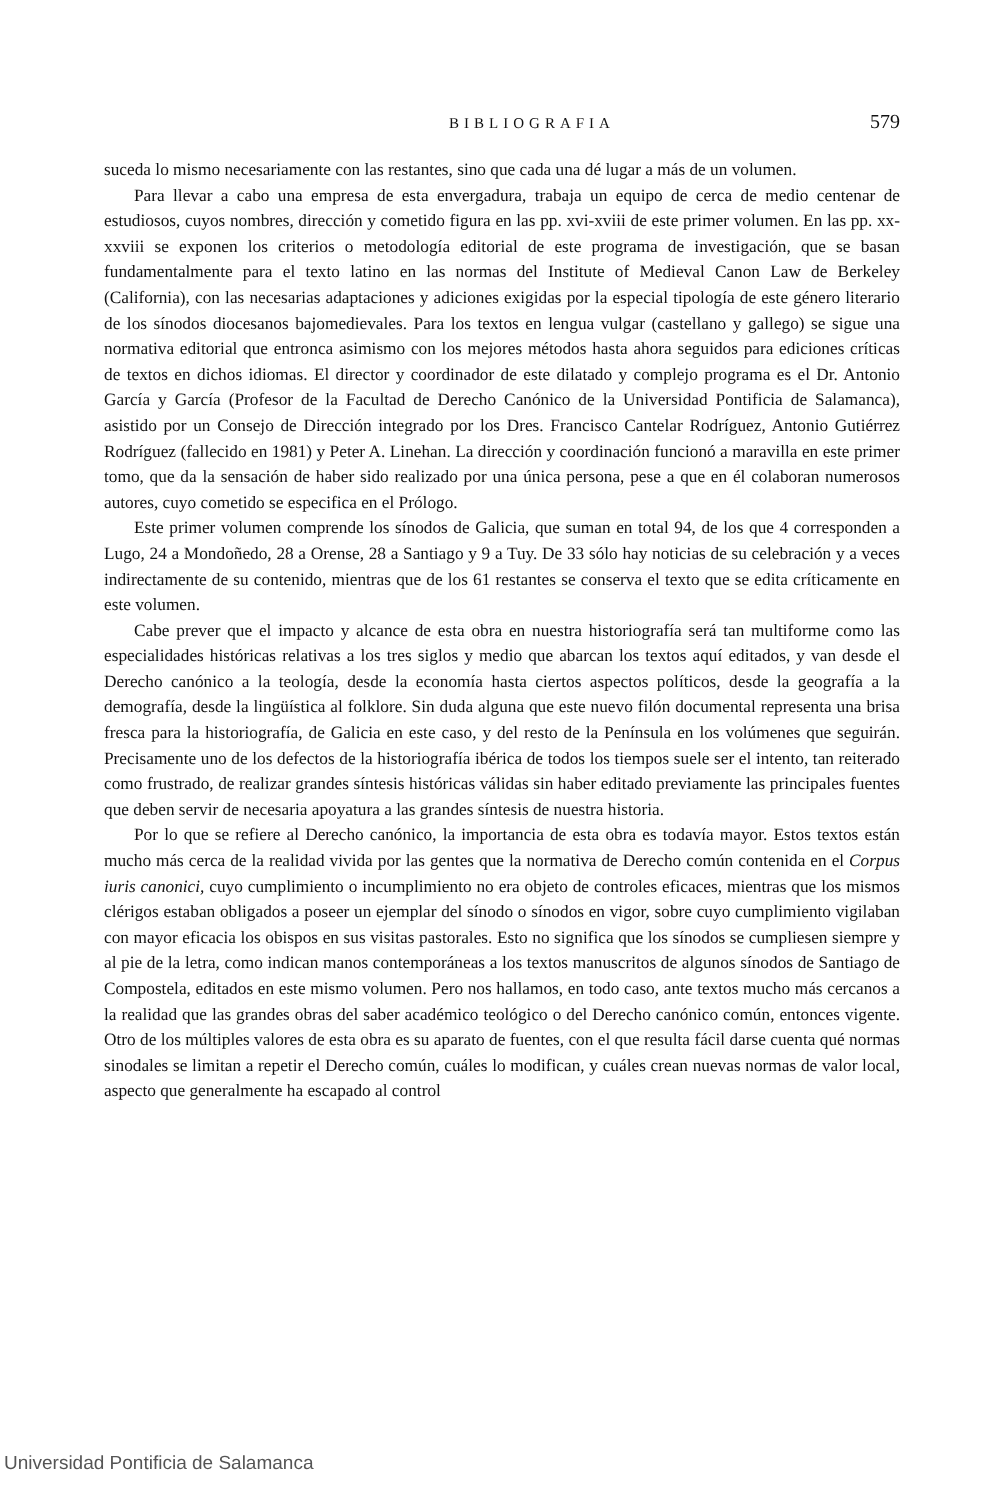BIBLIOGRAFIA 579
suceda lo mismo necesariamente con las restantes, sino que cada una dé lugar a más de un volumen.
Para llevar a cabo una empresa de esta envergadura, trabaja un equipo de cerca de medio centenar de estudiosos, cuyos nombres, dirección y cometido figura en las pp. xvi-xviii de este primer volumen. En las pp. xx-xxviii se exponen los criterios o metodología editorial de este programa de investigación, que se basan fundamentalmente para el texto latino en las normas del Institute of Medieval Canon Law de Berkeley (California), con las necesarias adaptaciones y adiciones exigidas por la especial tipología de este género literario de los sínodos diocesanos bajomedievales. Para los textos en lengua vulgar (castellano y gallego) se sigue una normativa editorial que entronca asimismo con los mejores métodos hasta ahora seguidos para ediciones críticas de textos en dichos idiomas. El director y coordinador de este dilatado y complejo programa es el Dr. Antonio García y García (Profesor de la Facultad de Derecho Canónico de la Universidad Pontificia de Salamanca), asistido por un Consejo de Dirección integrado por los Dres. Francisco Cantelar Rodríguez, Antonio Gutiérrez Rodríguez (fallecido en 1981) y Peter A. Linehan. La dirección y coordinación funcionó a maravilla en este primer tomo, que da la sensación de haber sido realizado por una única persona, pese a que en él colaboran numerosos autores, cuyo cometido se especifica en el Prólogo.
Este primer volumen comprende los sínodos de Galicia, que suman en total 94, de los que 4 corresponden a Lugo, 24 a Mondoñedo, 28 a Orense, 28 a Santiago y 9 a Tuy. De 33 sólo hay noticias de su celebración y a veces indirectamente de su contenido, mientras que de los 61 restantes se conserva el texto que se edita críticamente en este volumen.
Cabe prever que el impacto y alcance de esta obra en nuestra historiografía será tan multiforme como las especialidades históricas relativas a los tres siglos y medio que abarcan los textos aquí editados, y van desde el Derecho canónico a la teología, desde la economía hasta ciertos aspectos políticos, desde la geografía a la demografía, desde la lingüística al folklore. Sin duda alguna que este nuevo filón documental representa una brisa fresca para la historiografía, de Galicia en este caso, y del resto de la Península en los volúmenes que seguirán. Precisamente uno de los defectos de la historiografía ibérica de todos los tiempos suele ser el intento, tan reiterado como frustrado, de realizar grandes síntesis históricas válidas sin haber editado previamente las principales fuentes que deben servir de necesaria apoyatura a las grandes síntesis de nuestra historia.
Por lo que se refiere al Derecho canónico, la importancia de esta obra es todavía mayor. Estos textos están mucho más cerca de la realidad vivida por las gentes que la normativa de Derecho común contenida en el Corpus iuris canonici, cuyo cumplimiento o incumplimiento no era objeto de controles eficaces, mientras que los mismos clérigos estaban obligados a poseer un ejemplar del sínodo o sínodos en vigor, sobre cuyo cumplimiento vigilaban con mayor eficacia los obispos en sus visitas pastorales. Esto no significa que los sínodos se cumpliesen siempre y al pie de la letra, como indican manos contemporáneas a los textos manuscritos de algunos sínodos de Santiago de Compostela, editados en este mismo volumen. Pero nos hallamos, en todo caso, ante textos mucho más cercanos a la realidad que las grandes obras del saber académico teológico o del Derecho canónico común, entonces vigente. Otro de los múltiples valores de esta obra es su aparato de fuentes, con el que resulta fácil darse cuenta qué normas sinodales se limitan a repetir el Derecho común, cuáles lo modifican, y cuáles crean nuevas normas de valor local, aspecto que generalmente ha escapado al control
Universidad Pontificia de Salamanca